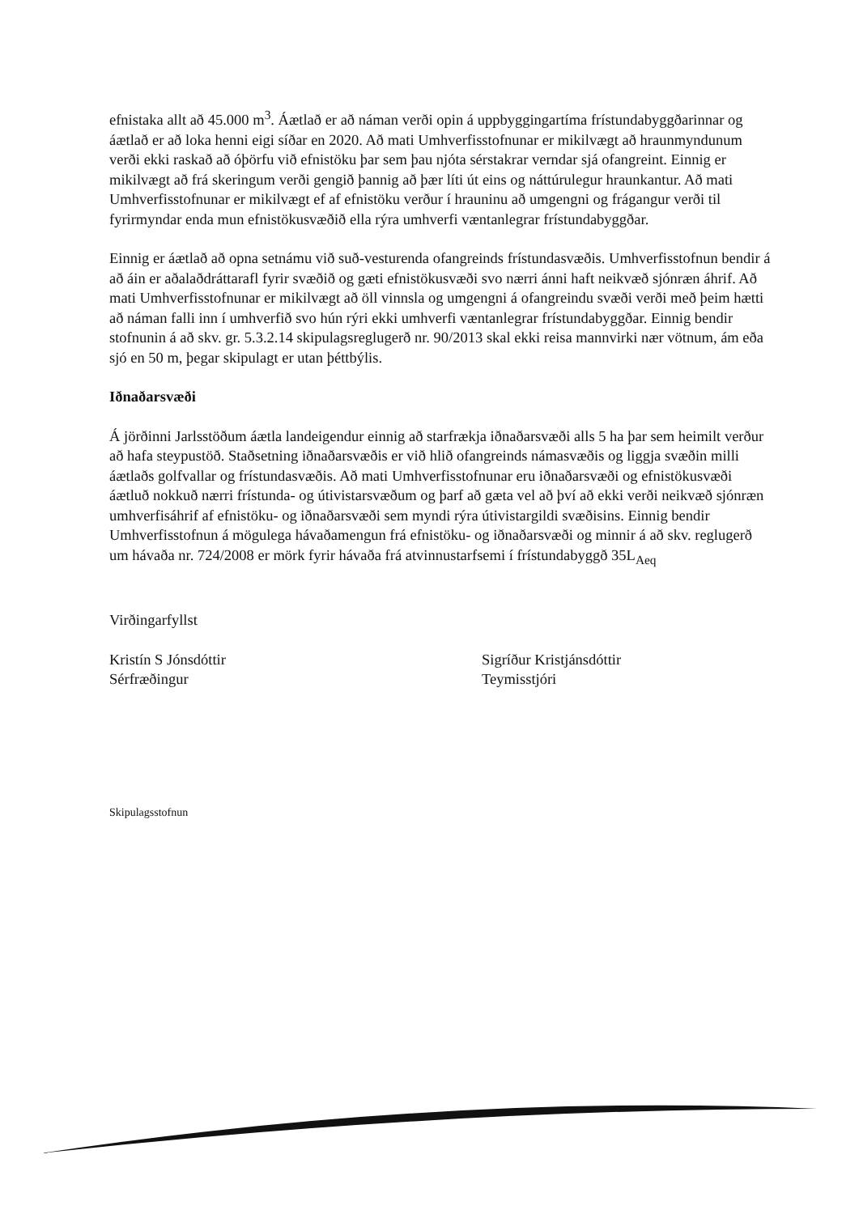efnistaka allt að 45.000 m<sup>3</sup>. Áætlað er að náman verði opin á uppbyggingartíma frístundabyggðarinnar og áætlað er að loka henni eigi síðar en 2020. Að mati Umhverfisstofnunar er mikilvægt að hraunmyndunum verði ekki raskað að óþörfu við efnistöku þar sem þau njóta sérstakrar verndar sjá ofangreint. Einnig er mikilvægt að frá skeringum verði gengið þannig að þær líti út eins og náttúrulegur hraunkantur. Að mati Umhverfisstofnunar er mikilvægt ef af efnistöku verður í hrauninu að umgengni og frágangur verði til fyrirmyndar enda mun efnistökusvæðið ella rýra umhverfi væntanlegrar frístundabyggðar.
Einnig er áætlað að opna setnámu við suð-vesturenda ofangreinds frístundasvæðis. Umhverfisstofnun bendir á að áin er aðalaðdráttarafl fyrir svæðið og gæti efnistökusvæði svo nærri ánni haft neikvæð sjónræn áhrif. Að mati Umhverfisstofnunar er mikilvægt að öll vinnsla og umgengni á ofangreindu svæði verði með þeim hætti að náman falli inn í umhverfið svo hún rýri ekki umhverfi væntanlegrar frístundabyggðar. Einnig bendir stofnunin á að skv. gr. 5.3.2.14 skipulagsreglugerð nr. 90/2013 skal ekki reisa mannvirki nær vötnum, ám eða sjó en 50 m, þegar skipulagt er utan þéttbýlis.
Iðnaðarsvæði
Á jörðinni Jarlsstöðum áætla landeigendur einnig að starfrækja iðnaðarsvæði alls 5 ha þar sem heimilt verður að hafa steypustöð. Staðsetning iðnaðarsvæðis er við hlið ofangreinds námasvæðis og liggja svæðin milli áætlaðs golfvallar og frístundasvæðis. Að mati Umhverfisstofnunar eru iðnaðarsvæði og efnistökusvæði áætluð nokkuð nærri frístunda- og útivistarsvæðum og þarf að gæta vel að því að ekki verði neikvæð sjónræn umhverfisáhrif af efnistöku- og iðnaðarsvæði sem myndi rýra útivistargildi svæðisins. Einnig bendir Umhverfisstofnun á mögulega hávaðamengun frá efnistöku- og iðnaðarsvæði og minnir á að skv. reglugerð um hávaða nr. 724/2008 er mörk fyrir hávaða frá atvinnustarfsemi í frístundabyggð 35L<sub>Aeq</sub>
Virðingarfyllst
Kristín S Jónsdóttir
Sérfræðingur
Sigríður Kristjánsdóttir
Teymisstjóri
Skipulagsstofnun